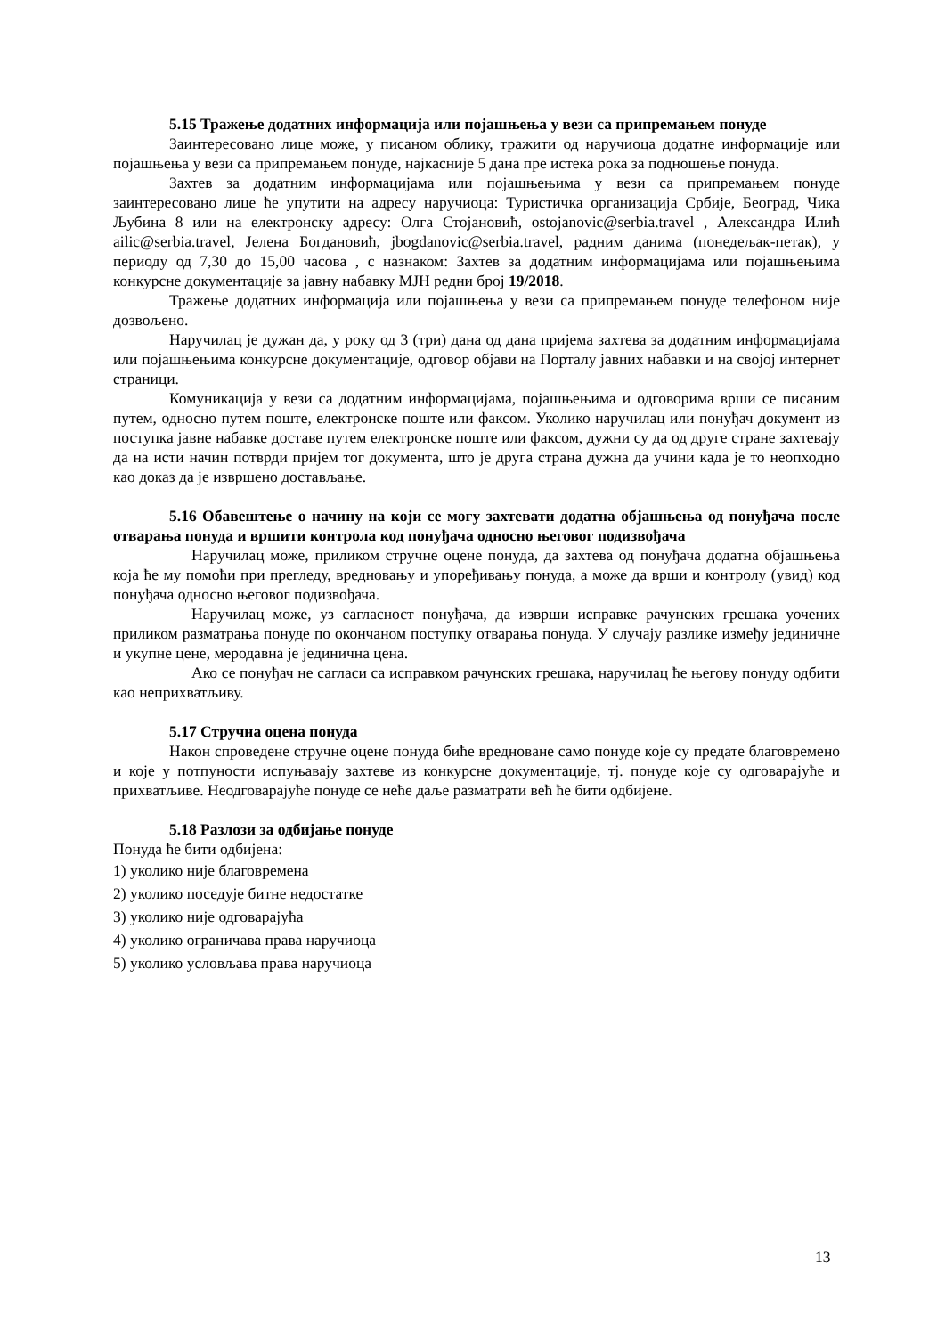5.15 Тражење додатних информација или појашњења у вези са припремањем понуде
Заинтересовано лице може, у писаном облику, тражити од наручиоца додатне информације или појашњења у вези са припремањем понуде, најкасније 5 дана пре истека рока за подношење понуда.
Захтев за додатним информацијама или појашњењима у вези са припремањем понуде заинтересовано лице ће упутити на адресу наручиоца: Туристичка организација Србије, Београд, Чика Љубина 8 или на електронску адресу: Олга Стојановић, ostojanovic@serbia.travel , Александра Илић ailic@serbia.travel, Јелена Богдановић, jbogdanovic@serbia.travel, радним данима (понедељак-петак), у периоду од 7,30 до 15,00 часова , с назнаком: Захтев за додатним информацијама или појашњењима конкурсне документације за јавну набавку МЈН редни број 19/2018.
Тражење додатних информација или појашњења у вези са припремањем понуде телефоном није дозвољено.
Наручилац је дужан да, у року од 3 (три) дана од дана пријема захтева за додатним информацијама или појашњењима конкурсне документације, одговор објави на Порталу јавних набавки и на својој интернет страници.
Комуникација у вези са додатним информацијама, појашњењима и одговорима врши се писаним путем, односно путем поште, електронске поште или факсом. Уколико наручилац или понуђач документ из поступка јавне набавке доставе путем електронске поште или факсом, дужни су да од друге стране захтевају да на исти начин потврди пријем тог документа, што је друга страна дужна да учини када је то неопходно као доказ да је извршено достављање.
5.16 Обавештење о начину на који се могу захтевати додатна објашњења од понуђача после отварања понуда и вршити контрола код понуђача односно његовог подизвођача
Наручилац може, приликом стручне оцене понуда, да захтева од понуђача додатна објашњења која ће му помоћи при прегледу, вредновању и упоређивању понуда, а може да врши и контролу (увид) код понуђача односно његовог подизвођача.
Наручилац може, уз сагласност понуђача, да изврши исправке рачунских грешака уочених приликом разматрања понуде по окончаном поступку отварања понуда. У случају разлике између јединичне и укупне цене, меродавна је јединична цена.
Ако се понуђач не сагласи са исправком рачунских грешака, наручилац ће његову понуду одбити као неприхватљиву.
5.17 Стручна оцена понуда
Након спроведене стручне оцене понуда биће вредноване само понуде које су предате благовремено и које у потпуности испуњавају захтеве из конкурсне документације, тј. понуде које су одговарајуће и прихватљиве. Неодговарајуће понуде се неће даље разматрати већ ће бити одбијене.
5.18 Разлози за одбијање понуде
Понуда ће бити одбијена:
1) уколико није благовремена
2) уколико поседује битне недостатке
3) уколико није одговарајућа
4) уколико ограничава права наручиоца
5) уколико условљава права наручиоца
13